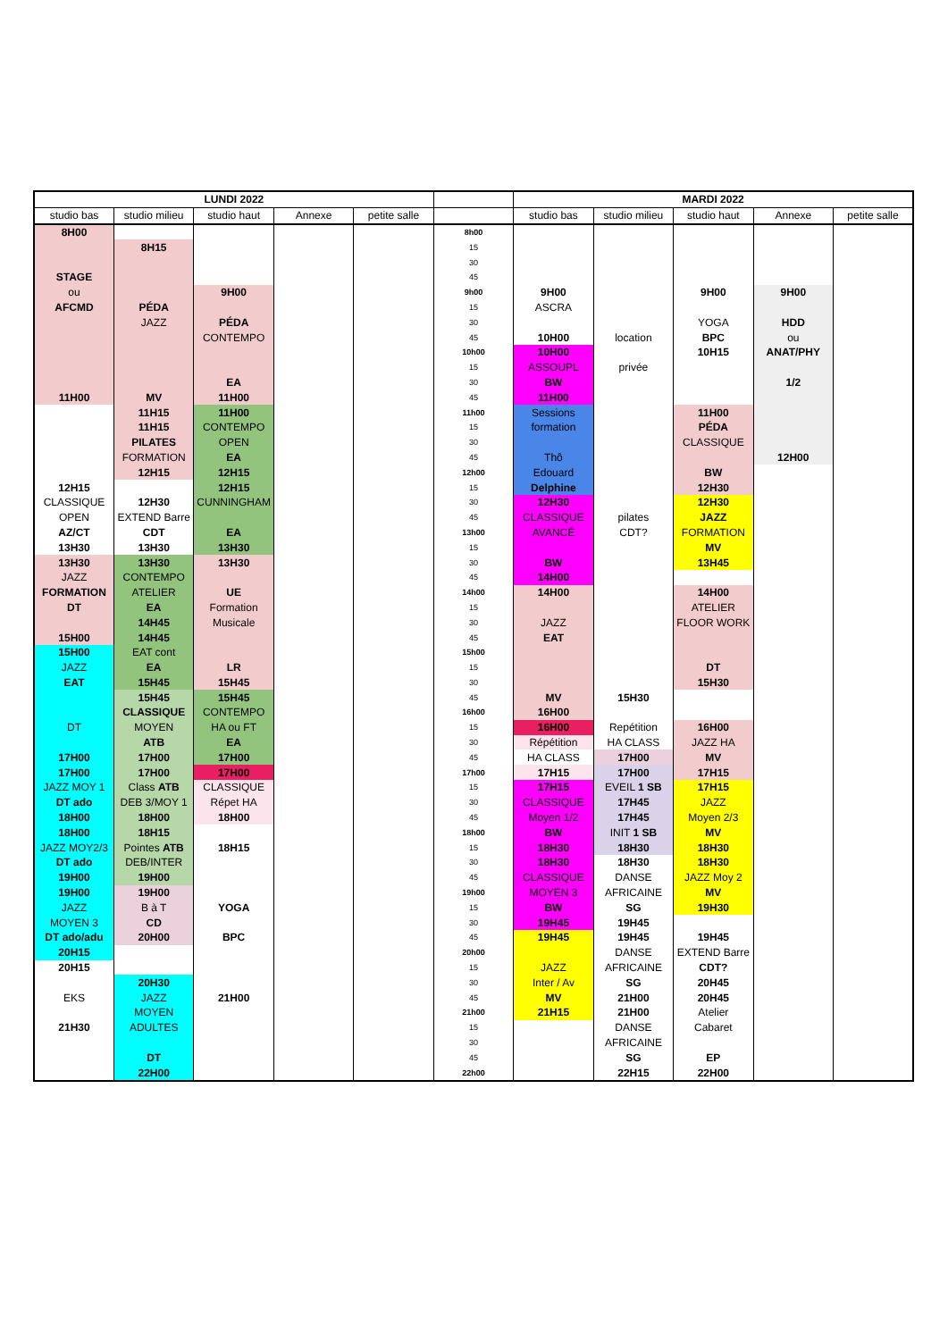| LUNDI 2022 | | | | | | MARDI 2022 | | | | |
| --- | --- | --- | --- | --- | --- | --- | --- | --- | --- | --- |
| studio bas | studio milieu | studio haut | Annexe | petite salle | | studio bas | studio milieu | studio haut | Annexe | petite salle |
| 8H00 | | | | | 8h00 | | | | | |
| | 8H15 | | | | 15 | | | | | |
| | | | | | 30 | | | | | |
| STAGE | | | | | 45 | | | | | |
| ou | | 9H00 | | | 9h00 | 9H00 | | 9H00 | 9H00 | |
| AFCMD | PÉDA | | | | 15 | ASCRA | | | | |
| | JAZZ | PÉDA | | | 30 | | | YOGA | HDD | |
| | | CONTEMPO | | | 45 | 10H00 | location | BPC | ou | |
| | | | | | 10h00 | 10H00 | | 10H15 | ANAT/PHY | |
| | | | | | 15 | ASSOUPL | privée | | | |
| | | EA | | | 30 | BW | | | 1/2 | |
| 11H00 | MV | 11H00 | | | 45 | 11H00 | | | | |
| | 11H15 | 11H00 | | | 11h00 | Sessions | | 11H00 | | |
| | 11H15 | CONTEMPO | | | 15 | formation | | PÉDA | | |
| | PILATES | OPEN | | | 30 | | | CLASSIQUE | | |
| | FORMATION | EA | | | 45 | Thô | | | 12H00 | |
| | 12H15 | 12H15 | | | 12h00 | Edouard | | BW | | |
| 12H15 | | 12H15 | | | 15 | Delphine | | 12H30 | | |
| CLASSIQUE | 12H30 | CUNNINGHAM | | | 30 | 12H30 | | 12H30 | | |
| OPEN | EXTEND Barre | | | | 45 | CLASSIQUE | pilates | JAZZ | | |
| AZ/CT | CDT | EA | | | 13h00 | AVANCÉ | CDT? | FORMATION | | |
| 13H30 | 13H30 | 13H30 | | | 15 | | | MV | | |
| 13H30 | 13H30 | 13H30 | | | 30 | BW | | 13H45 | | |
| JAZZ | CONTEMPO | | | | 45 | 14H00 | | | | |
| FORMATION | ATELIER | UE | | | 14h00 | 14H00 | | 14H00 | | |
| DT | EA | Formation | | | 15 | | | ATELIER | | |
| | 14H45 | Musicale | | | 30 | JAZZ | | FLOOR WORK | | |
| 15H00 | 14H45 | | | | 45 | EAT | | | | |
| 15H00 | EAT cont | | | | 15h00 | | | | | |
| JAZZ | EA | LR | | | 15 | | | DT | | |
| EAT | 15H45 | 15H45 | | | 30 | | | 15H30 | | |
| | 15H45 | 15H45 | | | 45 | MV | 15H30 | | | |
| | CLASSIQUE | CONTEMPO | | | 16h00 | 16H00 | | | | |
| DT | MOYEN | HA ou FT | | | 15 | 16H00 | Repétition | 16H00 | | |
| | ATB | EA | | | 30 | Répétition | HA CLASS | JAZZ HA | | |
| 17H00 | 17H00 | 17H00 | | | 45 | HA CLASS | 17H00 | MV | | |
| 17H00 | 17H00 | 17H00 | | | 17h00 | 17H15 | 17H00 | 17H15 | | |
| JAZZ MOY 1 | Class ATB | CLASSIQUE | | | 15 | 17H15 | EVEIL 1 SB | 17H15 | | |
| DT ado | DEB 3/MOY 1 | Répet HA | | | 30 | CLASSIQUE | 17H45 | JAZZ | | |
| 18H00 | 18H00 | 18H00 | | | 45 | Moyen 1/2 | 17H45 | Moyen 2/3 | | |
| 18H00 | 18H15 | | | | 18h00 | BW | INIT 1 SB | MV | | |
| JAZZ MOY2/3 | Pointes ATB | 18H15 | | | 15 | 18H30 | 18H30 | 18H30 | | |
| DT ado | DEB/INTER | | | | 30 | 18H30 | 18H30 | 18H30 | | |
| 19H00 | 19H00 | | | | 45 | CLASSIQUE | DANSE | JAZZ Moy 2 | | |
| 19H00 | 19H00 | | | | 19h00 | MOYEN 3 | AFRICAINE | MV | | |
| JAZZ | B à T | YOGA | | | 15 | BW | SG | 19H30 | | |
| MOYEN 3 | CD | | | | 30 | 19H45 | 19H45 | | | |
| DT ado/adu | 20H00 | BPC | | | 45 | 19H45 | 19H45 | 19H45 | | |
| 20H15 | | | | | 20h00 | | DANSE | EXTEND Barre | | |
| 20H15 | | | | | 15 | JAZZ | AFRICAINE | CDT? | | |
| | 20H30 | | | | 30 | Inter / Av | SG | 20H45 | | |
| EKS | JAZZ | 21H00 | | | 45 | MV | 21H00 | 20H45 | | |
| | MOYEN | | | | 21h00 | 21H15 | 21H00 | Atelier | | |
| 21H30 | ADULTES | | | | 15 | | DANSE | Cabaret | | |
| | | | | | 30 | | AFRICAINE | | | |
| | DT | | | | 45 | | SG | EP | | |
| | 22H00 | | | | 22h00 | | 22H15 | 22H00 | | |